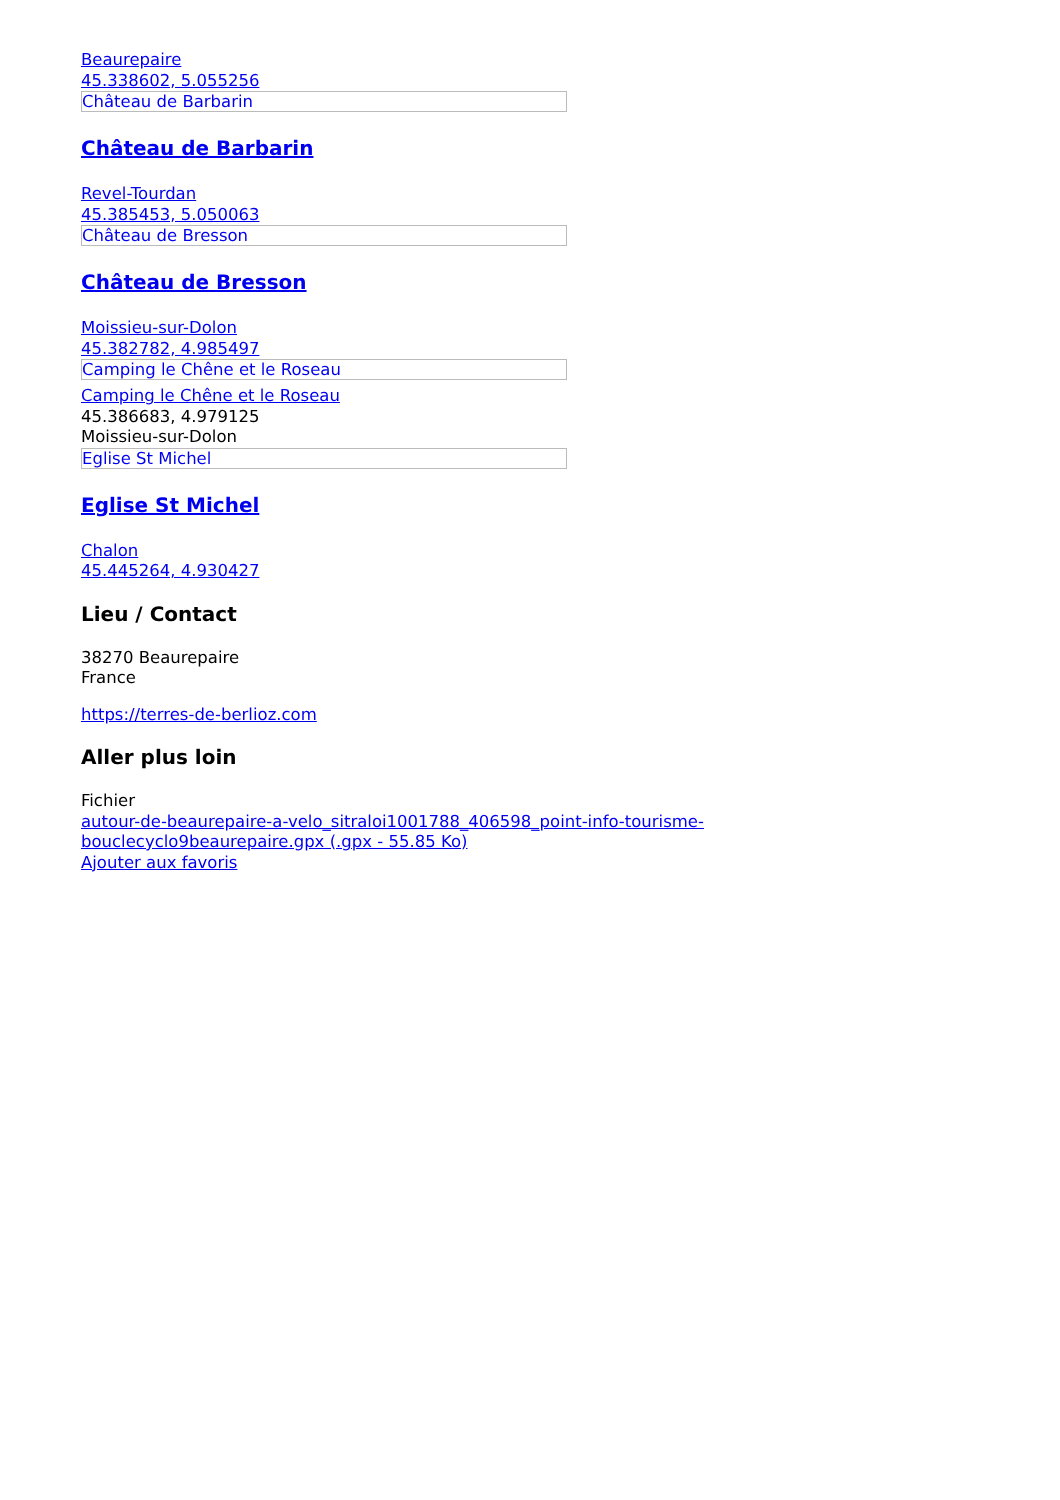Beaurepaire
45.338602, 5.055256
Château de Barbarin
Château de Barbarin
Revel-Tourdan
45.385453, 5.050063
Château de Bresson
Château de Bresson
Moissieu-sur-Dolon
45.382782, 4.985497
Camping le Chêne et le Roseau
Camping le Chêne et le Roseau
45.386683, 4.979125
Moissieu-sur-Dolon
Eglise St Michel
Eglise St Michel
Chalon
45.445264, 4.930427
Lieu / Contact
38270 Beaurepaire
France
https://terres-de-berlioz.com
Aller plus loin
Fichier
autour-de-beaurepaire-a-velo_sitraloi1001788_406598_point-info-tourisme-
bouclecyclo9beaurepaire.gpx (.gpx - 55.85 Ko)
Ajouter aux favoris